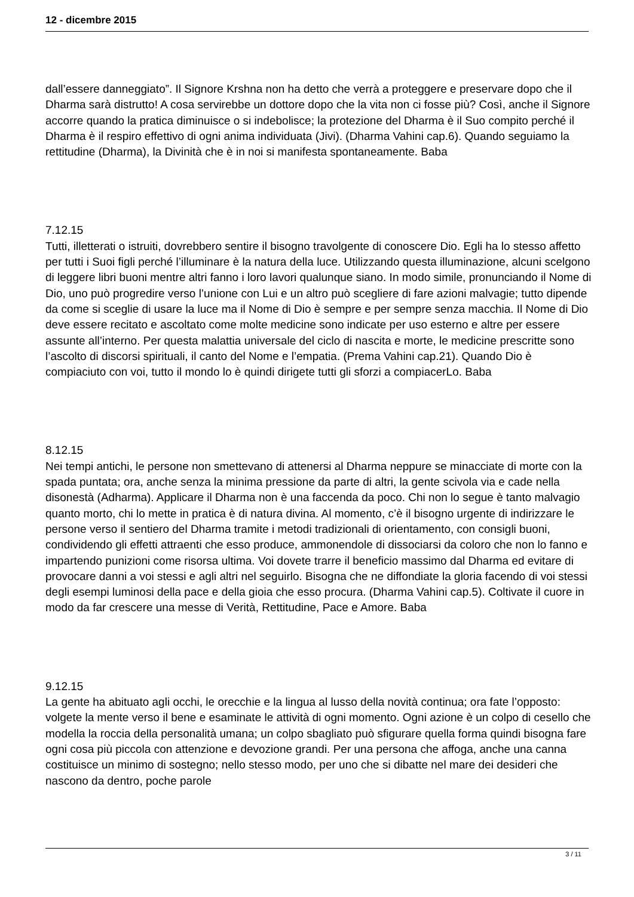12 - dicembre 2015
dall’essere danneggiato”. Il Signore Krshna non ha detto che verrà a proteggere e preservare dopo che il Dharma sarà distrutto! A cosa servirebbe un dottore dopo che la vita non ci fosse più? Così, anche il Signore accorre quando la pratica diminuisce o si indebolisce; la protezione del Dharma è il Suo compito perché il Dharma è il respiro effettivo di ogni anima individuata (Jivi). (Dharma Vahini cap.6). Quando seguiamo la rettitudine (Dharma), la Divinità che è in noi si manifesta spontaneamente. Baba
7.12.15
Tutti, illetterati o istruiti, dovrebbero sentire il bisogno travolgente di conoscere Dio. Egli ha lo stesso affetto per tutti i Suoi figli perché l’illuminare è la natura della luce. Utilizzando questa illuminazione, alcuni scelgono di leggere libri buoni mentre altri fanno i loro lavori qualunque siano. In modo simile, pronunciando il Nome di Dio, uno può progredire verso l’unione con Lui e un altro può scegliere di fare azioni malvagie; tutto dipende da come si sceglie di usare la luce ma il Nome di Dio è sempre e per sempre senza macchia. Il Nome di Dio deve essere recitato e ascoltato come molte medicine sono indicate per uso esterno e altre per essere assunte all’interno. Per questa malattia universale del ciclo di nascita e morte, le medicine prescritte sono l’ascolto di discorsi spirituali, il canto del Nome e l’empatia. (Prema Vahini cap.21). Quando Dio è compiaciuto con voi, tutto il mondo lo è quindi dirigete tutti gli sforzi a compiacerLo. Baba
8.12.15
Nei tempi antichi, le persone non smettevano di attenersi al Dharma neppure se minacciate di morte con la spada puntata; ora, anche senza la minima pressione da parte di altri, la gente scivola via e cade nella disonestà (Adharma). Applicare il Dharma non è una faccenda da poco. Chi non lo segue è tanto malvagio quanto morto, chi lo mette in pratica è di natura divina. Al momento, c’è il bisogno urgente di indirizzare le persone verso il sentiero del Dharma tramite i metodi tradizionali di orientamento, con consigli buoni, condividendo gli effetti attraenti che esso produce, ammonendole di dissociarsi da coloro che non lo fanno e impartendo punizioni come risorsa ultima. Voi dovete trarre il beneficio massimo dal Dharma ed evitare di provocare danni a voi stessi e agli altri nel seguirlo. Bisogna che ne diffondiate la gloria facendo di voi stessi degli esempi luminosi della pace e della gioia che esso procura. (Dharma Vahini cap.5). Coltivate il cuore in modo da far crescere una messe di Verità, Rettitudine, Pace e Amore. Baba
9.12.15
La gente ha abituato agli occhi, le orecchie e la lingua al lusso della novità continua; ora fate l’opposto: volgete la mente verso il bene e esaminate le attività di ogni momento. Ogni azione è un colpo di cesello che modella la roccia della personalità umana; un colpo sbagliato può sfigurare quella forma quindi bisogna fare ogni cosa più piccola con attenzione e devozione grandi. Per una persona che affoga, anche una canna costituisce un minimo di sostegno; nello stesso modo, per uno che si dibatte nel mare dei desideri che nascono da dentro, poche parole
3 / 11